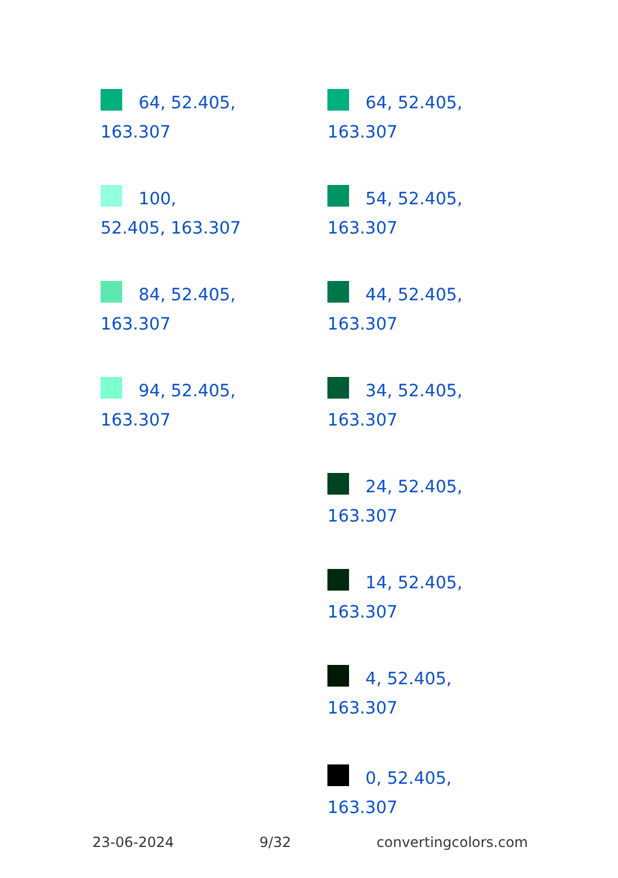64, 52.405, 163.307
100, 52.405, 163.307
84, 52.405, 163.307
94, 52.405, 163.307
64, 52.405, 163.307
54, 52.405, 163.307
44, 52.405, 163.307
34, 52.405, 163.307
24, 52.405, 163.307
14, 52.405, 163.307
4, 52.405, 163.307
0, 52.405, 163.307
23-06-2024 9/32 convertingcolors.com